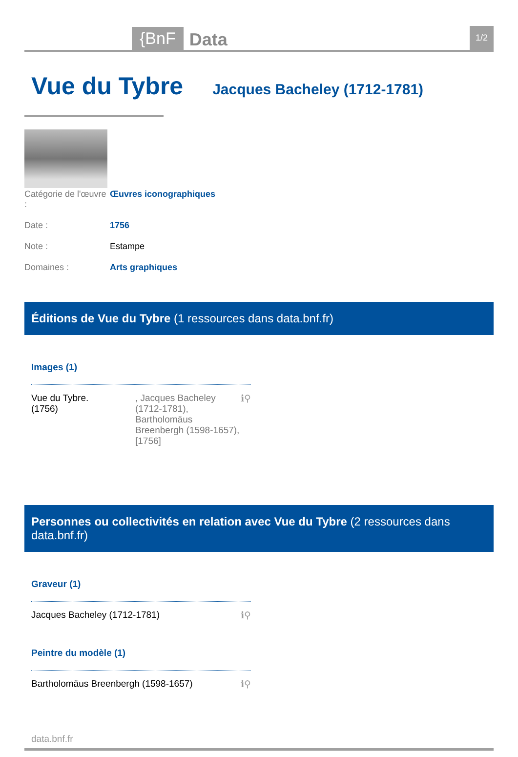{BnF Data 1/2
Vue du Tybre
Jacques Bacheley (1712-1781)
Catégorie de l'œuvre : Œuvres iconographiques
Date : 1756
Note : Estampe
Domaines : Arts graphiques
Éditions de Vue du Tybre (1 ressources dans data.bnf.fr)
Images (1)
Vue du Tybre.
(1756), Jacques Bacheley (1712-1781), Bartholomäus Breenbergh (1598-1657), [1756] ℹ⚲
Personnes ou collectivités en relation avec Vue du Tybre (2 ressources dans data.bnf.fr)
Graveur (1)
Jacques Bacheley (1712-1781) ℹ⚲
Peintre du modèle (1)
Bartholomäus Breenbergh (1598-1657) ℹ⚲
data.bnf.fr